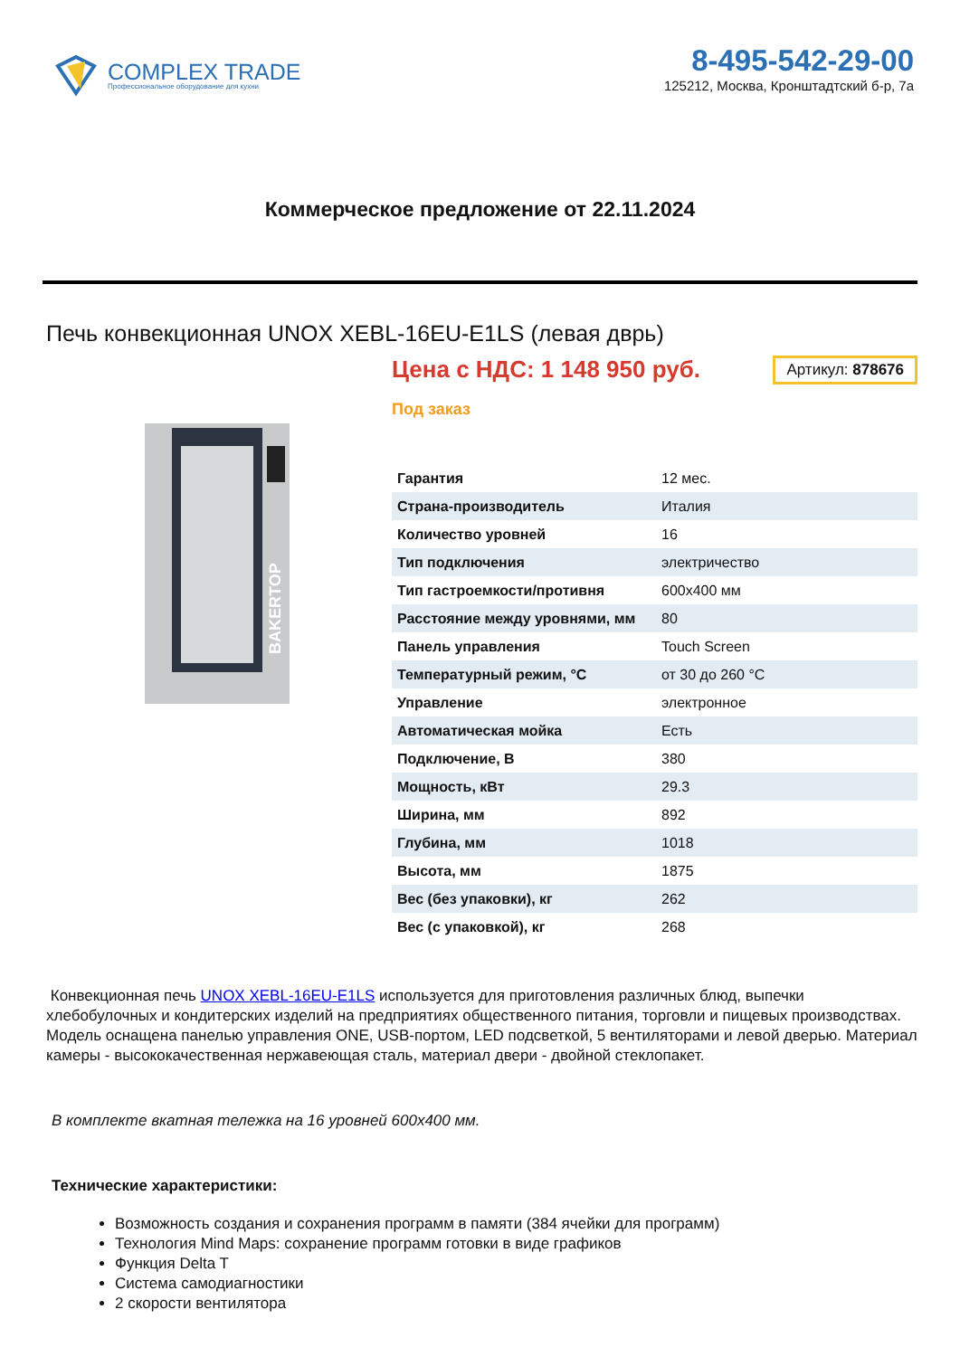COMPLEX TRADE
Профессиональное оборудование для кухни
8-495-542-29-00
125212, Москва, Кронштадтский б-р, 7а
Коммерческое предложение от 22.11.2024
Печь конвекционная UNOX XEBL-16EU-E1LS (левая дврь)
BAKERTOP
Артикул: 878676
Цена с НДС: 1 148 950 руб.
Под заказ
| Гарантия | 12 мес. |
| Страна-производитель | Италия |
| Количество уровней | 16 |
| Тип подключения | электричество |
| Тип гастроемкости/противня | 600x400 мм |
| Расстояние между уровнями, мм | 80 |
| Панель управления | Touch Screen |
| Температурный режим, °C | от 30 до 260 °C |
| Управление | электронное |
| Автоматическая мойка | Есть |
| Подключение, В | 380 |
| Мощность, кВт | 29.3 |
| Ширина, мм | 892 |
| Глубина, мм | 1018 |
| Высота, мм | 1875 |
| Вес (без упаковки), кг | 262 |
| Вес (с упаковкой), кг | 268 |
Конвекционная печь UNOX XEBL-16EU-E1LS используется для приготовления различных блюд, выпечки хлебобулочных и кондитерских изделий на предприятиях общественного питания, торговли и пищевых производствах. Модель оснащена панелью управления ONE, USB-портом, LED подсветкой, 5 вентиляторами и левой дверью. Материал камеры - высококачественная нержавеющая сталь, материал двери - двойной стеклопакет.
В комплекте вкатная тележка на 16 уровней 600x400 мм.
Технические характеристики:
Возможность создания и сохранения программ в памяти (384 ячейки для программ)
Технология Mind Maps: сохранение программ готовки в виде графиков
Функция Delta T
Система самодиагностики
2 скорости вентилятора